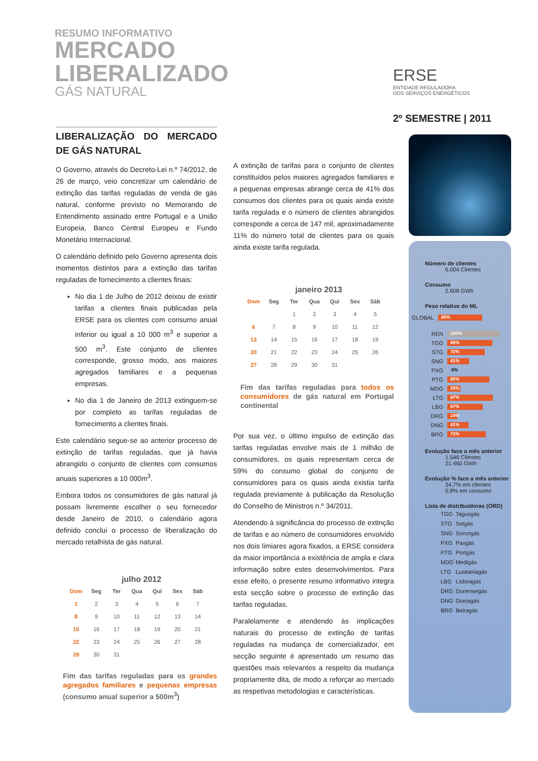RESUMO INFORMATIVO
MERCADO
LIBERALIZADO
GÁS NATURAL
ERSE
ENTIDADE REGULADORA
DOS SERVIÇOS ENERGÉTICOS
2º SEMESTRE | 2011
LIBERALIZAÇÃO DO MERCADO DE GÁS NATURAL
O Governo, através do Decreto-Lei n.º 74/2012, de 26 de março, veio concretizar um calendário de extinção das tarifas reguladas de venda de gás natural, conforme previsto no Memorando de Entendimento assinado entre Portugal e a União Europeia, Banco Central Europeu e Fundo Monetário Internacional.
O calendário definido pelo Governo apresenta dois momentos distintos para a extinção das tarifas reguladas de fornecimento a clientes finais:
No dia 1 de Julho de 2012 deixou de existir tarifas a clientes finais publicadas pela ERSE para os clientes com consumo anual inferior ou igual a 10 000 m<sup>3</sup> e superior a 500 m<sup>3</sup>. Este conjunto de clientes corresponde, grosso modo, aos maiores agregados familiares e a pequenas empresas.
No dia 1 de Janeiro de 2013 extinguem-se por completo as tarifas reguladas de fornecimento a clientes finais.
Este calendário segue-se ao anterior processo de extinção de tarifas reguladas, que já havia abrangido o conjunto de clientes com consumos anuais superiores a 10 000m<sup>3</sup>.
Embora todos os consumidores de gás natural já possam livremente escolher o seu fornecedor desde Janeiro de 2010, o calendário agora definido conclui o processo de liberalização do mercado retalhista de gás natural.
julho 2012
| Dom | Seg | Ter | Qua | Qui | Sex | Sáb |
| --- | --- | --- | --- | --- | --- | --- |
| 1 | 2 | 3 | 4 | 5 | 6 | 7 |
| 8 | 9 | 10 | 11 | 12 | 13 | 14 |
| 15 | 16 | 17 | 18 | 19 | 20 | 21 |
| 22 | 23 | 24 | 25 | 26 | 27 | 28 |
| 29 | 30 | 31 | | | | |
Fim das tarifas reguladas para os grandes agregados familiares e pequenas empresas (consumo anual superior a 500m<sup>3</sup>)
A extinção de tarifas para o conjunto de clientes constituídos pelos maiores agregados familiares e a pequenas empresas abrange cerca de 41% dos consumos dos clientes para os quais ainda existe tarifa regulada e o número de clientes abrangidos corresponde a cerca de 147 mil, aproximadamente 11% do número total de clientes para os quais ainda existe tarifa regulada.
janeiro 2013
| Dom | Seg | Ter | Qua | Qui | Sex | Sáb |
| --- | --- | --- | --- | --- | --- | --- |
| | | 1 | 2 | 3 | 4 | 5 |
| 6 | 7 | 8 | 9 | 10 | 11 | 12 |
| 13 | 14 | 15 | 16 | 17 | 18 | 19 |
| 20 | 21 | 22 | 23 | 24 | 25 | 26 |
| 27 | 28 | 29 | 30 | 31 | | |
Fim das tarifas reguladas para todos os consumidores de gás natural em Portugal continental
Por sua vez, o último impulso de extinção das tarifas reguladas envolve mais de 1 milhão de consumidores, os quais representam cerca de 59% do consumo global do conjunto de consumidores para os quais ainda existia tarifa regulada previamente à publicação da Resolução do Conselho de Ministros n.º 34/2011.
Atendendo à significância do processo de extinção de tarifas e ao número de consumidores envolvido nos dois limiares agora fixados, a ERSE considera da maior importância a existência de ampla e clara informação sobre estes desenvolvimentos. Para esse efeito, o presente resumo informativo integra esta secção sobre o processo de extinção das tarifas reguladas.
Paralelamente e atendendo às implicações naturais do processo de extinção de tarifas reguladas na mudança de comercializador, em secção seguinte é apresentado um resumo das questões mais relevantes a respeito da mudança propriamente dita, de modo a reforçar ao mercado as respetivas metodologias e características.
Número de clientes
6.004 Clientes
Consumo
2.608 GWh
Peso relativo do ML
GLOBAL 85%
REN 100%
TGG 86%
STG 72%
SNG 41%
PXG 5%
PTG 80%
MDG 25%
LTG 87%
LBG 67%
DRG 19%
DNG 41%
BRG 73%
Evolução face a mês anterior
1.546 Clientes
21.460 GWh
Evolução % face a mês anterior
34,7% em clientes
0,8% em consumo
Lista de distribuidoras (ORD)
| TGG | Tagusgás |
| STG | Setgás |
| SNG | Sonorgás |
| PXG | Paxgás |
| PTG | Portgás |
| MDG | Medigás |
| LTG | Lusitaniagás |
| LBG | Lisboagás |
| DRG | Duriensegás |
| DNG | Dianagás |
| BRG | Beiragás |